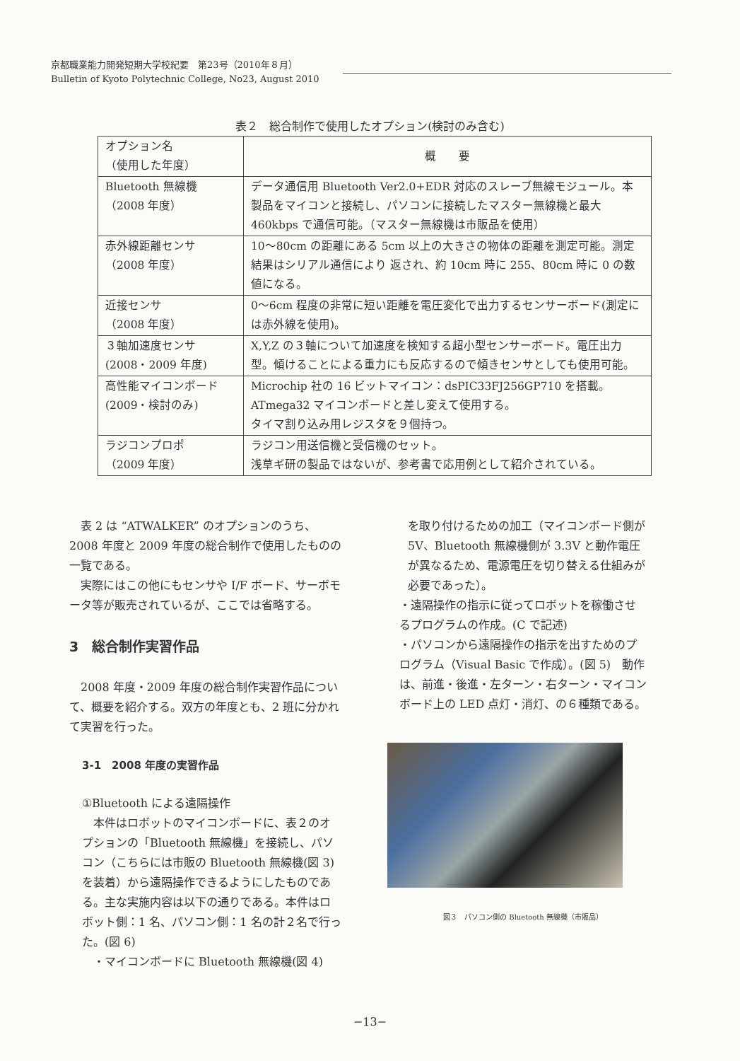京都職業能力開発短期大学校紀要　第23号（2010年８月）
Bulletin of Kyoto Polytechnic College, No23, August 2010
表２　総合制作で使用したオプション(検討のみ含む)
| オプション名 （使用した年度） | 概 要 |
| --- | --- |
| Bluetooth 無線機 （2008 年度） | データ通信用 Bluetooth Ver2.0+EDR 対応のスレーブ無線モジュール。本製品をマイコンと接続し、パソコンに接続したマスター無線機と最大 460kbps で通信可能。（マスター無線機は市販品を使用） |
| 赤外線距離センサ （2008 年度） | 10〜80cm の距離にある 5cm 以上の大きさの物体の距離を測定可能。測定結果はシリアル通信により 返され、約 10cm 時に 255、80cm 時に 0 の数値になる。 |
| 近接センサ （2008 年度） | 0〜6cm 程度の非常に短い距離を電圧変化で出力するセンサーボード(測定には赤外線を使用)。 |
| ３軸加速度センサ (2008・2009 年度) | X,Y,Z の３軸について加速度を検知する超小型センサーボード。電圧出力型。傾けることによる重力にも反応するので傾きセンサとしても使用可能。 |
| 高性能マイコンボード (2009・検討のみ) | Microchip 社の 16 ビットマイコン：dsPIC33FJ256GP710 を搭載。 ATmega32 マイコンボードと差し変えて使用する。 タイマ割り込み用レジスタを９個持つ。 |
| ラジコンプロポ （2009 年度） | ラジコン用送信機と受信機のセット。 浅草ギ研の製品ではないが、参考書で応用例として紹介されている。 |
表 2 は “ATWALKER” のオプションのうち、2008 年度と 2009 年度の総合制作で使用したものの一覧である。
実際にはこの他にもセンサや I/F ボード、サーボモータ等が販売されているが、ここでは省略する。
3　総合制作実習作品
2008 年度・2009 年度の総合制作実習作品について、概要を紹介する。双方の年度とも、2 班に分かれて実習を行った。
3-1　2008 年度の実習作品
①Bluetooth による遠隔操作
本件はロボットのマイコンボードに、表２のオプションの「Bluetooth 無線機」を接続し、パソコン（こちらには市販の Bluetooth 無線機(図 3)を装着）から遠隔操作できるようにしたものである。主な実施内容は以下の通りである。本件はロボット側：1 名、パソコン側：1 名の計２名で行った。(図 6)
　・マイコンボードに Bluetooth 無線機(図 4)
を取り付けるための加工（マイコンボード側が 5V、Bluetooth 無線機側が 3.3V と動作電圧が異なるため、電源電圧を切り替える仕組みが必要であった）。
・遠隔操作の指示に従ってロボットを稼働させるプログラムの作成。(C で記述)
・パソコンから遠隔操作の指示を出すためのプログラム（Visual Basic で作成）。(図 5)　動作は、前進・後進・左ターン・右ターン・マイコンボード上の LED 点灯・消灯、の６種類である。
図３　パソコン側の Bluetooth 無線機（市販品）
−13−